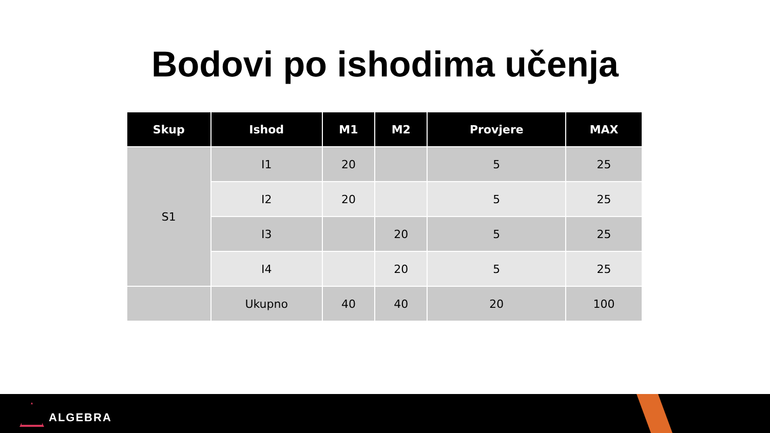Bodovi po ishodima učenja
| Skup | Ishod | M1 | M2 | Provjere | MAX |
| --- | --- | --- | --- | --- | --- |
| S1 | I1 | 20 | | 5 | 25 |
| | I2 | 20 | | 5 | 25 |
| | I3 | | 20 | 5 | 25 |
| | I4 | | 20 | 5 | 25 |
| | Ukupno | 40 | 40 | 20 | 100 |
ALGEBRA